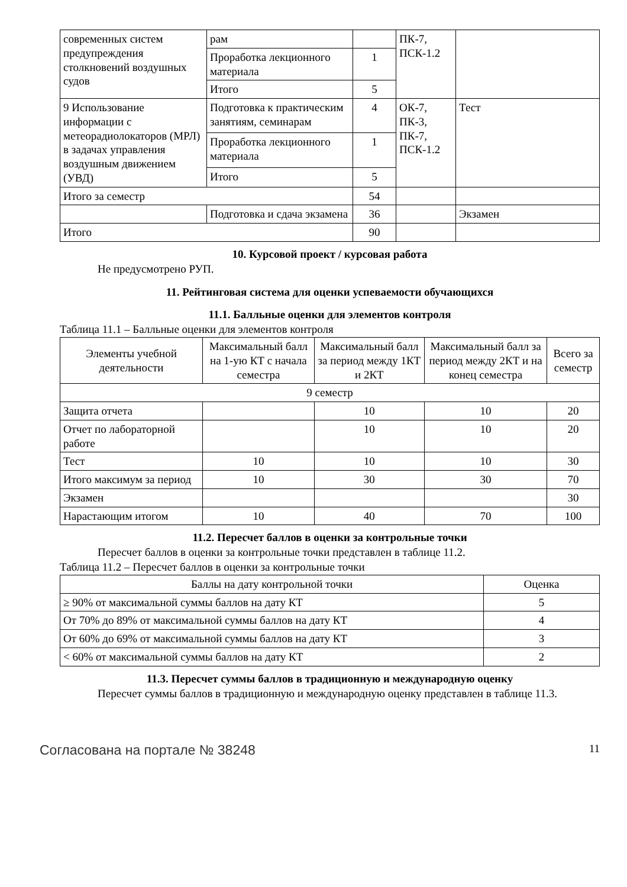| современных систем предупреждения столкновений воздушных судов | рам | | ПК-7, ПСК-1.2 | |
| | Проработка лекционного материала | 1 | | |
| | Итого | 5 | | |
| 9 Использование информации с метеорадиолокаторов (МРЛ) в задачах управления воздушным движением (УВД) | Подготовка к практическим занятиям, семинарам | 4 | ОК-7, ПК-3, ПК-7, ПСК-1.2 | Тест |
| | Проработка лекционного материала | 1 | | |
| | Итого | 5 | | |
| Итого за семестр | | 54 | | |
| | Подготовка и сдача экзамена | 36 | | Экзамен |
| Итого | | 90 | | |
10. Курсовой проект / курсовая работа
Не предусмотрено РУП.
11. Рейтинговая система для оценки успеваемости обучающихся
11.1. Балльные оценки для элементов контроля
Таблица 11.1 – Балльные оценки для элементов контроля
| Элементы учебной деятельности | Максимальный балл на 1-ую КТ с начала семестра | Максимальный балл за период между 1КТ и 2КТ | Максимальный балл за период между 2КТ и на конец семестра | Всего за семестр |
| --- | --- | --- | --- | --- |
| 9 семестр | | | | |
| Защита отчета | | 10 | 10 | 20 |
| Отчет по лабораторной работе | | 10 | 10 | 20 |
| Тест | 10 | 10 | 10 | 30 |
| Итого максимум за период | 10 | 30 | 30 | 70 |
| Экзамен | | | | 30 |
| Нарастающим итогом | 10 | 40 | 70 | 100 |
11.2. Пересчет баллов в оценки за контрольные точки
Пересчет баллов в оценки за контрольные точки представлен в таблице 11.2.
Таблица 11.2 – Пересчет баллов в оценки за контрольные точки
| Баллы на дату контрольной точки | Оценка |
| --- | --- |
| ≥ 90% от максимальной суммы баллов на дату КТ | 5 |
| От 70% до 89% от максимальной суммы баллов на дату КТ | 4 |
| От 60% до 69% от максимальной суммы баллов на дату КТ | 3 |
| < 60% от максимальной суммы баллов на дату КТ | 2 |
11.3. Пересчет суммы баллов в традиционную и международную оценку
Пересчет суммы баллов в традиционную и международную оценку представлен в таблице 11.3.
Согласована на портале № 38248 11